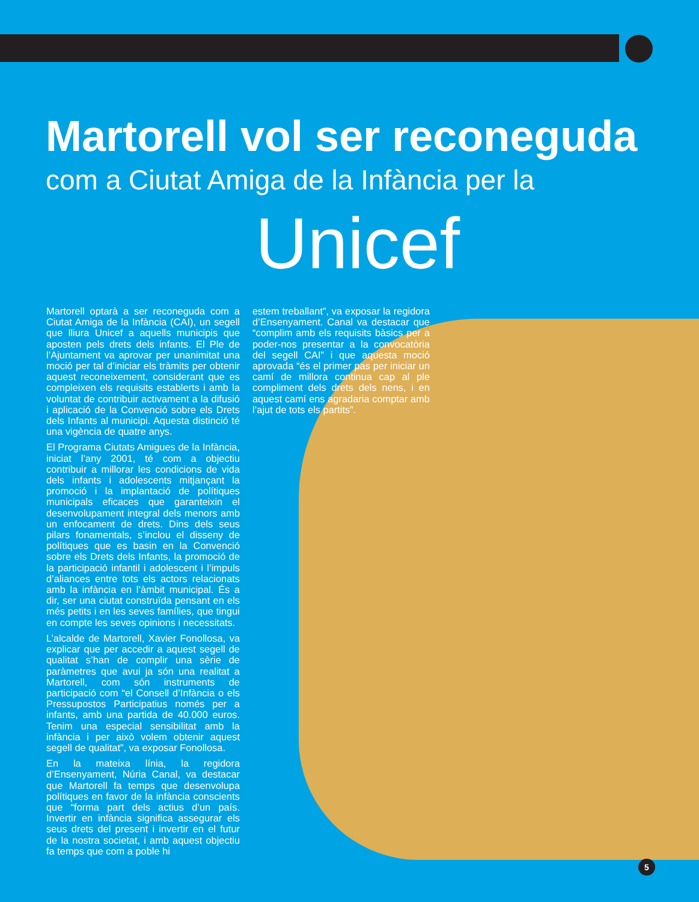Martorell vol ser reconeguda
com a Ciutat Amiga de la Infància per la
Unicef
Martorell optarà a ser reconeguda com a Ciutat Amiga de la Infància (CAI), un segell que lliura Unicef a aquells municipis que aposten pels drets dels infants. El Ple de l’Ajuntament va aprovar per unanimitat una moció per tal d’iniciar els tràmits per obtenir aquest reconeixement, considerant que es compleixen els requisits establerts i amb la voluntat de contribuir activament a la difusió i aplicació de la Convenció sobre els Drets dels Infants al municipi. Aquesta distinció té una vigència de quatre anys.
El Programa Ciutats Amigues de la Infància, iniciat l’any 2001, té com a objectiu contribuir a millorar les condicions de vida dels infants i adolescents mitjançant la promoció i la implantació de polítiques municipals eficaces que garanteixin el desenvolupament integral dels menors amb un enfocament de drets. Dins dels seus pilars fonamentals, s’inclou el disseny de polítiques que es basin en la Convenció sobre els Drets dels Infants, la promoció de la participació infantil i adolescent i l’impuls d’aliances entre tots els actors relacionats amb la infància en l’àmbit municipal. És a dir, ser una ciutat construïda pensant en els més petits i en les seves famílies, que tingui en compte les seves opinions i necessitats.
L’alcalde de Martorell, Xavier Fonollosa, va explicar que per accedir a aquest segell de qualitat s’han de complir una sèrie de paràmetres que avui ja són una realitat a Martorell, com són instruments de participació com “el Consell d’Infància o els Pressupostos Participatius només per a infants, amb una partida de 40.000 euros. Tenim una especial sensibilitat amb la infància i per això volem obtenir aquest segell de qualitat”, va exposar Fonollosa.
En la mateixa línia, la regidora d’Ensenyament, Núria Canal, va destacar que Martorell fa temps que desenvolupa polítiques en favor de la infància conscients que “forma part dels actius d’un país. Invertir en infància significa assegurar els seus drets del present i invertir en el futur de la nostra societat, i amb aquest objectiu fa temps que com a poble hi
estem treballant”, va exposar la regidora d’Ensenyament. Canal va destacar que “complim amb els requisits bàsics per a poder-nos presentar a la convocatòria del segell CAI” i que aquesta moció aprovada “és el primer pas per iniciar un camí de millora continua cap al ple compliment dels drets dels nens, i en aquest camí ens agradaria comptar amb l’ajut de tots els partits”.
5